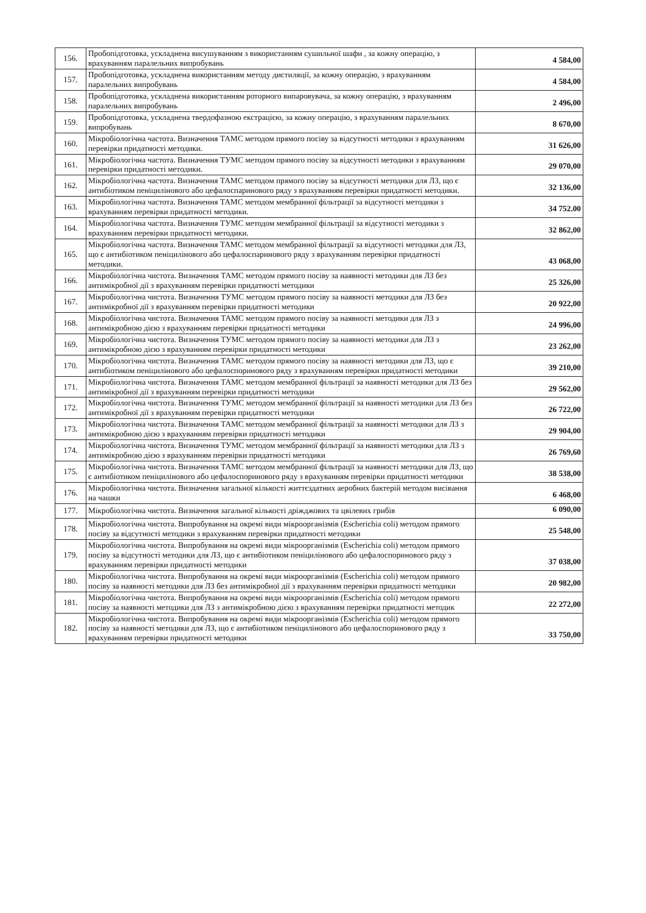| 156. | Пробопідготовка, ускладнена висушуванням з використанням сушильної шафи , за кожну операцію, з врахуванням паралельних випробувань | 4 584,00 |
| 157. | Пробопідготовка, ускладнена використанням методу дистиляції, за кожну операцію, з врахуванням паралельних випробувань | 4 584,00 |
| 158. | Пробопідготовка, ускладнена використанням роторного випаровувача, за кожну операцію, з врахуванням паралельних випробувань | 2 496,00 |
| 159. | Пробопідготовка, ускладнена твердофазною екстрацією, за кожну операцію, з врахуванням паралельних випробувань | 8 670,00 |
| 160. | Мікробіологічна частота. Визначення ТАМС методом прямого посіву за відсутності методики з врахуванням перевірки придатності методики. | 31 626,00 |
| 161. | Мікробіологічна частота. Визначення ТУМС методом прямого посіву за відсутності методики з врахуванням перевірки придатності методики. | 29 070,00 |
| 162. | Мікробіологічна частота. Визначення ТАМС методом прямого посіву за відсутності методики для ЛЗ, що є антибіотиком пеніцилінового або цефалоспаринового ряду з врахуванням перевірки придатності методики. | 32 136,00 |
| 163. | Мікробіологічна частота. Визначення ТАМС методом мембранної фільтрації за відсутності методики з врахуванням перевірки придатності методики. | 34 752.00 |
| 164. | Мікробіологічна частота. Визначення ТУМС методом мембранної фільтрації за відсутності методики з врахуванням перевірки придатності методики. | 32 862,00 |
| 165. | Мікробіологічна частота. Визначення ТАМС методом мембранної фільтрації за відсутності методики для ЛЗ, що є антибіотиком пеніцилінового або цефалоспаринового ряду з врахуванням перевірки придатності методики. | 43 068,00 |
| 166. | Мікробіологічна чистота. Визначення ТАМС методом прямого посіву за наявності методики для ЛЗ без антимікробної дії з врахуванням перевірки придатності методики | 25 326,00 |
| 167. | Мікробіологічна чистота. Визначення ТУМС методом прямого посіву за наявності методики для ЛЗ без антимікробної дії з врахуванням перевірки придатності методики | 20 922,00 |
| 168. | Мікробіологічна чистота. Визначення ТАМС методом прямого посіву за наявності методики для ЛЗ з антимікробною дією з врахуванням перевірки придатності методики | 24 996,00 |
| 169. | Мікробіологічна чистота. Визначення ТУМС методом прямого посіву за наявності методики для ЛЗ з антимікробною дією з врахуванням перевірки придатності методики | 23 262,00 |
| 170. | Мікробіологічна чистота. Визначення ТАМС методом прямого посіву за наявності методики для ЛЗ, що є антибіотиком пеніцилінового або цефалоспоринового ряду з врахуванням перевірки придатності методики | 39 210,00 |
| 171. | Мікробіологічна чистота. Визначення ТАМС методом мембранної фільтрації за наявності методики для ЛЗ без антимікробної дії з врахуванням перевірки придатності методики | 29 562,00 |
| 172. | Мікробіологічна чистота. Визначення ТУМС методом мембранної фільтрації за наявності методики для ЛЗ без антимікробної дії з врахуванням перевірки придатності методики | 26 722,00 |
| 173. | Мікробіологічна чистота. Визначення ТАМС методом мембранної фільтрації за наявності методики для ЛЗ з антимікробною дією з врахуванням перевірки придатності методики | 29 904,00 |
| 174. | Мікробіологічна чистота. Визначення ТУМС методом мембранної фільтрації за наявності методики для ЛЗ з антимікробною дією з врахуванням перевірки придатності методики | 26 769,60 |
| 175. | Мікробіологічна чистота. Визначення ТАМС методом мембранної фільтрації за наявності методики для ЛЗ, що є антибіотиком пеніцилінового або цефалоспоринового ряду з врахуванням перевірки придатності методики | 38 538,00 |
| 176. | Мікробіологічна чистота. Визначення загальної кількості життєздатних аеробних бактерій методом висівання на чашки | 6 468,00 |
| 177. | Мікробіологічна чистота. Визначення загальної кількості дріжджових та цвілевих грибів | 6 090,00 |
| 178. | Мікробіологічна чистота. Випробування на окремі види мікроорганізмів (Escherichia coli) методом прямого посіву за відсутності методики з врахуванням перевірки придатності методики | 25 548,00 |
| 179. | Мікробіологічна чистота. Випробування на окремі види мікроорганізмів (Escherichia coli) методом прямого посіву за відсутності методики для ЛЗ, що є антибіотиком пеніцилінового або цефалоспоринового ряду з врахуванням перевірки придатності методики | 37 038,00 |
| 180. | Мікробіологічна чистота. Випробування на окремі види мікроорганізмів (Escherichia coli) методом прямого посіву за наявності методики для ЛЗ без антимікробної дії з врахуванням перевірки придатності методики | 20 982,00 |
| 181. | Мікробіологічна чистота. Випробування на окремі види мікроорганізмів (Escherichia coli) методом прямого посіву за наявності методики для ЛЗ з антимікробною дією з врахуванням перевірки придатності методик | 22 272,00 |
| 182. | Мікробіологічна чистота. Випробування на окремі види мікроорганізмів (Escherichia coli) методом прямого посіву за наявності методики для ЛЗ, що є антибіотиком пеніцилінового або цефалоспоринового ряду з врахуванням перевірки придатності методики | 33 750,00 |